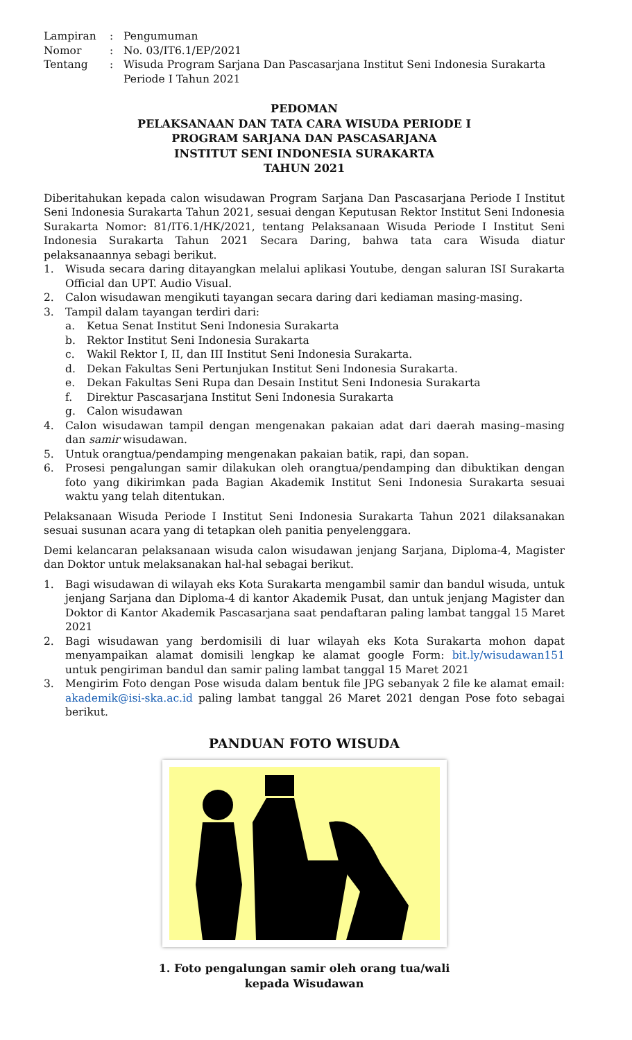| Lampiran | : | Pengumuman |
| Nomor | : | No. 03/IT6.1/EP/2021 |
| Tentang | : | Wisuda Program Sarjana Dan Pascasarjana Institut Seni Indonesia Surakarta Periode I Tahun 2021 |
PEDOMAN
PELAKSANAAN DAN TATA CARA WISUDA PERIODE I
PROGRAM SARJANA DAN PASCASARJANA
INSTITUT SENI INDONESIA SURAKARTA
TAHUN 2021
Diberitahukan kepada calon wisudawan Program Sarjana Dan Pascasarjana Periode I Institut Seni Indonesia Surakarta Tahun 2021, sesuai dengan Keputusan Rektor Institut Seni Indonesia Surakarta Nomor: 81/IT6.1/HK/2021, tentang Pelaksanaan Wisuda Periode I Institut Seni Indonesia Surakarta Tahun 2021 Secara Daring, bahwa tata cara Wisuda diatur pelaksanaannya sebagi berikut.
1. Wisuda secara daring ditayangkan melalui aplikasi Youtube, dengan saluran ISI Surakarta Official dan UPT. Audio Visual.
2. Calon wisudawan mengikuti tayangan secara daring dari kediaman masing-masing.
3. Tampil dalam tayangan terdiri dari:
a. Ketua Senat Institut Seni Indonesia Surakarta
b. Rektor Institut Seni Indonesia Surakarta
c. Wakil Rektor I, II, dan III Institut Seni Indonesia Surakarta.
d. Dekan Fakultas Seni Pertunjukan Institut Seni Indonesia Surakarta.
e. Dekan Fakultas Seni Rupa dan Desain Institut Seni Indonesia Surakarta
f. Direktur Pascasarjana Institut Seni Indonesia Surakarta
g. Calon wisudawan
4. Calon wisudawan tampil dengan mengenakan pakaian adat dari daerah masing–masing dan samir wisudawan.
5. Untuk orangtua/pendamping mengenakan pakaian batik, rapi, dan sopan.
6. Prosesi pengalungan samir dilakukan oleh orangtua/pendamping dan dibuktikan dengan foto yang dikirimkan pada Bagian Akademik Institut Seni Indonesia Surakarta sesuai waktu yang telah ditentukan.
Pelaksanaan Wisuda Periode I Institut Seni Indonesia Surakarta Tahun 2021 dilaksanakan sesuai susunan acara yang di tetapkan oleh panitia penyelenggara.
Demi kelancaran pelaksanaan wisuda calon wisudawan jenjang Sarjana, Diploma-4, Magister dan Doktor untuk melaksanakan hal-hal sebagai berikut.
1. Bagi wisudawan di wilayah eks Kota Surakarta mengambil samir dan bandul wisuda, untuk jenjang Sarjana dan Diploma-4 di kantor Akademik Pusat, dan untuk jenjang Magister dan Doktor di Kantor Akademik Pascasarjana saat pendaftaran paling lambat tanggal 15 Maret 2021
2. Bagi wisudawan yang berdomisili di luar wilayah eks Kota Surakarta mohon dapat menyampaikan alamat domisili lengkap ke alamat google Form: bit.ly/wisudawan151 untuk pengiriman bandul dan samir paling lambat tanggal 15 Maret 2021
3. Mengirim Foto dengan Pose wisuda dalam bentuk file JPG sebanyak 2 file ke alamat email: akademik@isi-ska.ac.id paling lambat tanggal 26 Maret 2021 dengan Pose foto sebagai berikut.
PANDUAN FOTO WISUDA
1. Foto pengalungan samir oleh orang tua/wali
kepada Wisudawan